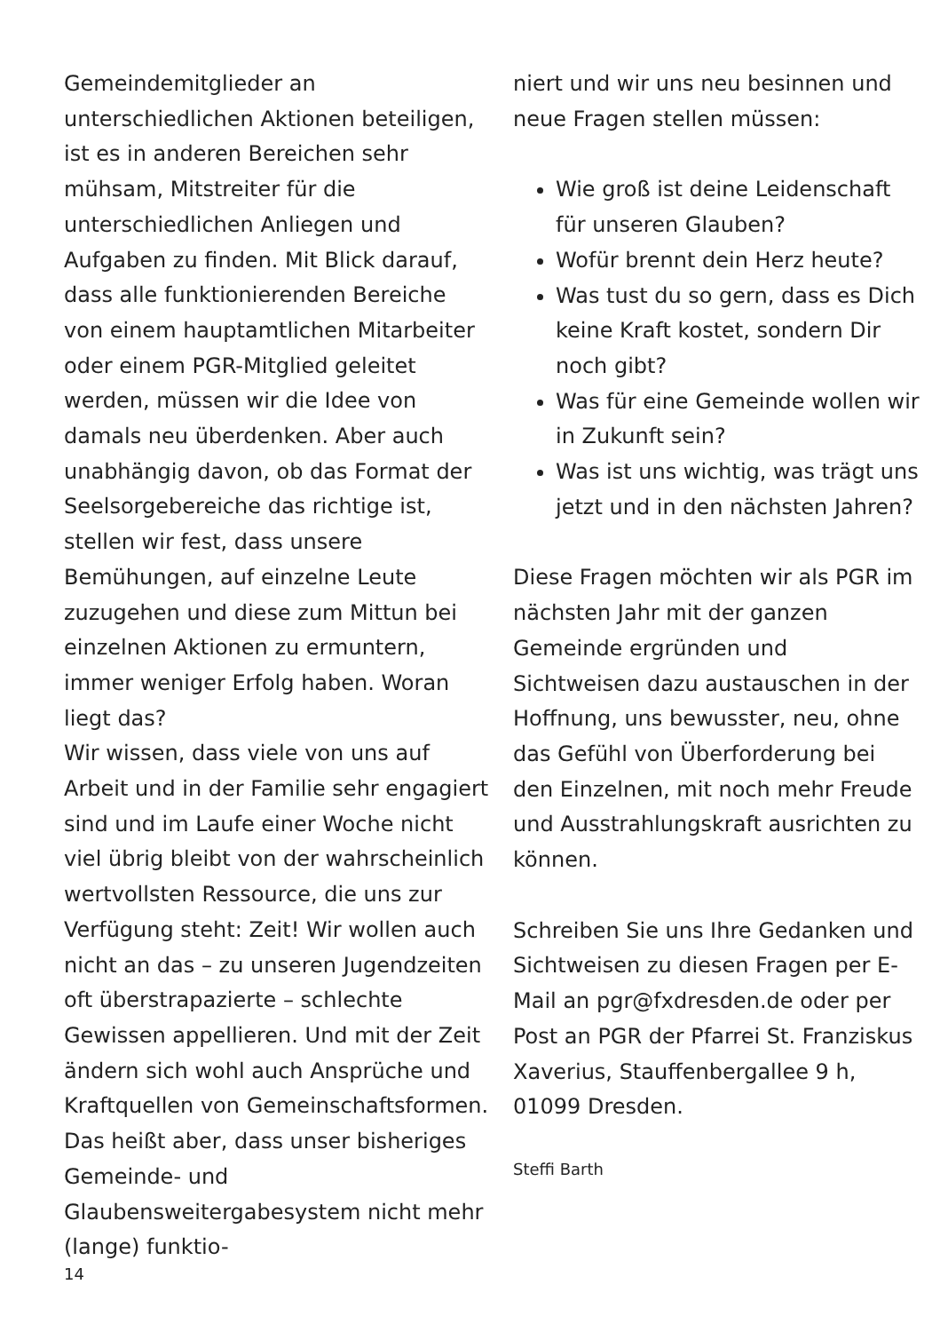Gemeindemitglieder an unterschiedlichen Aktionen beteiligen, ist es in anderen Bereichen sehr mühsam, Mitstreiter für die unterschiedlichen Anliegen und Aufgaben zu finden. Mit Blick darauf, dass alle funktionierenden Bereiche von einem hauptamtlichen Mitarbeiter oder einem PGR-Mitglied geleitet werden, müssen wir die Idee von damals neu überdenken. Aber auch unabhängig davon, ob das Format der Seelsorgebereiche das richtige ist, stellen wir fest, dass unsere Bemühungen, auf einzelne Leute zuzugehen und diese zum Mittun bei einzelnen Aktionen zu ermuntern, immer weniger Erfolg haben. Woran liegt das?
Wir wissen, dass viele von uns auf Arbeit und in der Familie sehr engagiert sind und im Laufe einer Woche nicht viel übrig bleibt von der wahrscheinlich wertvollsten Ressource, die uns zur Verfügung steht: Zeit! Wir wollen auch nicht an das – zu unseren Jugendzeiten oft überstrapazierte – schlechte Gewissen appellieren. Und mit der Zeit ändern sich wohl auch Ansprüche und Kraftquellen von Gemeinschaftsformen.
Das heißt aber, dass unser bisheriges Gemeinde- und Glaubensweitergabesystem nicht mehr (lange) funktio-
niert und wir uns neu besinnen und neue Fragen stellen müssen:
Wie groß ist deine Leidenschaft für unseren Glauben?
Wofür brennt dein Herz heute?
Was tust du so gern, dass es Dich keine Kraft kostet, sondern Dir noch gibt?
Was für eine Gemeinde wollen wir in Zukunft sein?
Was ist uns wichtig, was trägt uns jetzt und in den nächsten Jahren?
Diese Fragen möchten wir als PGR im nächsten Jahr mit der ganzen Gemeinde ergründen und Sichtweisen dazu austauschen in der Hoffnung, uns bewusster, neu, ohne das Gefühl von Überforderung bei den Einzelnen, mit noch mehr Freude und Ausstrahlungskraft ausrichten zu können.
Schreiben Sie uns Ihre Gedanken und Sichtweisen zu diesen Fragen per E-Mail an pgr@fxdresden.de oder per Post an PGR der Pfarrei St. Franziskus Xaverius, Stauffenbergallee 9 h, 01099 Dresden.
Steffi Barth
14